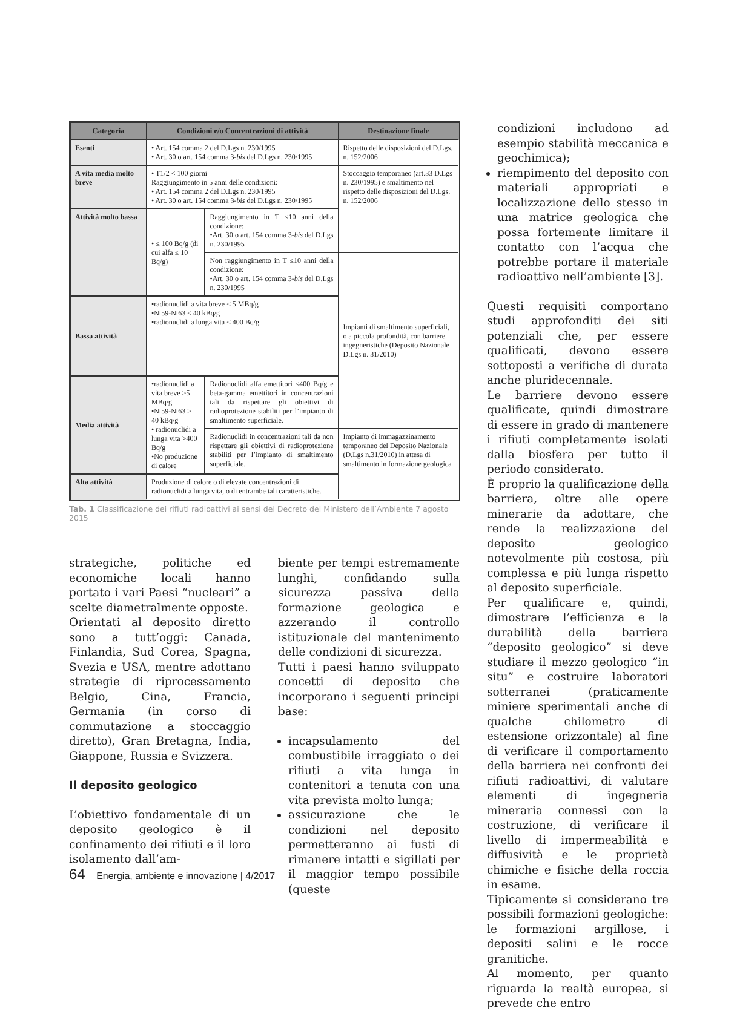| Categoria | Condizioni e/o Concentrazioni di attività | | Destinazione finale |
| --- | --- | --- | --- |
| Esenti | • Art. 154 comma 2 del D.Lgs n. 230/1995 • Art. 30 o art. 154 comma 3- bis del D.Lgs n. 230/1995 | | Rispetto delle disposizioni del D.Lgs. n. 152/2006 |
| A vita media molto breve | • T1/2 < 100 giorni Raggiungimento in 5 anni delle condizioni: • Art. 154 comma 2 del D.Lgs n. 230/1995 • Art. 30 o art. 154 comma 3- bis del D.Lgs n. 230/1995 | | Stoccaggio temporaneo (art.33 D.Lgs n. 230/1995) e smaltimento nel rispetto delle disposizioni del D.Lgs. n. 152/2006 |
| Attività molto bassa | • ≤ 100 Bq/g (di cui alfa ≤ 10 Bq/g) | Raggiungimento in T ≤10 anni della condizione: •Art. 30 o art. 154 comma 3- bis del D.Lgs n. 230/1995 | |
| | | Non raggiungimento in T ≤10 anni della condizione: •Art. 30 o art. 154 comma 3- bis del D.Lgs n. 230/1995 | Impianti di smaltimento superficiali, o a piccola profondità, con barriere ingegneristiche (Deposito Nazionale D.Lgs n. 31/2010) |
| Bassa attività | •radionuclidi a vita breve ≤ 5 MBq/g •Ni59-Ni63 ≤ 40 kBq/g •radionuclidi a lunga vita ≤ 400 Bq/g | | |
| Media attività | •radionuclidi a vita breve >5 MBq/g •Ni59-Ni63 > 40 kBq/g • radionuclidi a lunga vita >400 Bq/g •No produzione di calore | Radionuclidi alfa emettitori ≤400 Bq/g e beta-gamma emettitori in concentrazioni tali da rispettare gli obiettivi di radioprotezione stabiliti per l’impianto di smaltimento superficiale. | |
| | | Radionuclidi in concentrazioni tali da non rispettare gli obiettivi di radioprotezione stabiliti per l’impianto di smaltimento superficiale. | Impianto di immagazzinamento temporaneo del Deposito Nazionale (D.Lgs n.31/2010) in attesa di smaltimento in formazione geologica |
| Alta attività | Produzione di calore o di elevate concentrazioni di radionuclidi a lunga vita, o di entrambe tali caratteristiche. | | |
Tab. 1 Classificazione dei rifiuti radioattivi ai sensi del Decreto del Ministero dell’Ambiente 7 agosto 2015
strategiche, politiche ed economiche locali hanno portato i vari Paesi “nucleari” a scelte diametralmente opposte.
Orientati al deposito diretto sono a tutt’oggi: Canada, Finlandia, Sud Corea, Spagna, Svezia e USA, mentre adottano strategie di riprocessamento Belgio, Cina, Francia, Germania (in corso di commutazione a stoccaggio diretto), Gran Bretagna, India, Giappone, Russia e Svizzera.
Il deposito geologico
L’obiettivo fondamentale di un deposito geologico è il confinamento dei rifiuti e il loro isolamento dall’am-
biente per tempi estremamente lunghi, confidando sulla sicurezza passiva della formazione geologica e azzerando il controllo istituzionale del mantenimento delle condizioni di sicurezza.
Tutti i paesi hanno sviluppato concetti di deposito che incorporano i seguenti principi base:
incapsulamento del combustibile irraggiato o dei rifiuti a vita lunga in contenitori a tenuta con una vita prevista molto lunga;
assicurazione che le condizioni nel deposito permetteranno ai fusti di rimanere intatti e sigillati per il maggior tempo possibile (queste
condizioni includono ad esempio stabilità meccanica e geochimica);
riempimento del deposito con materiali appropriati e localizzazione dello stesso in una matrice geologica che possa fortemente limitare il contatto con l’acqua che potrebbe portare il materiale radioattivo nell’ambiente [3].
Questi requisiti comportano studi approfonditi dei siti potenziali che, per essere qualificati, devono essere sottoposti a verifiche di durata anche pluridecennale.
Le barriere devono essere qualificate, quindi dimostrare di essere in grado di mantenere i rifiuti completamente isolati dalla biosfera per tutto il periodo considerato.
È proprio la qualificazione della barriera, oltre alle opere minerarie da adottare, che rende la realizzazione del deposito geologico notevolmente più costosa, più complessa e più lunga rispetto al deposito superficiale.
Per qualificare e, quindi, dimostrare l’efficienza e la durabilità della barriera “deposito geologico” si deve studiare il mezzo geologico “in situ” e costruire laboratori sotterranei (praticamente miniere sperimentali anche di qualche chilometro di estensione orizzontale) al fine di verificare il comportamento della barriera nei confronti dei rifiuti radioattivi, di valutare elementi di ingegneria mineraria connessi con la costruzione, di verificare il livello di impermeabilità e diffusività e le proprietà chimiche e fisiche della roccia in esame.
Tipicamente si considerano tre possibili formazioni geologiche: le formazioni argillose, i depositi salini e le rocce granitiche.
Al momento, per quanto riguarda la realtà europea, si prevede che entro
64 Energia, ambiente e innovazione | 4/2017